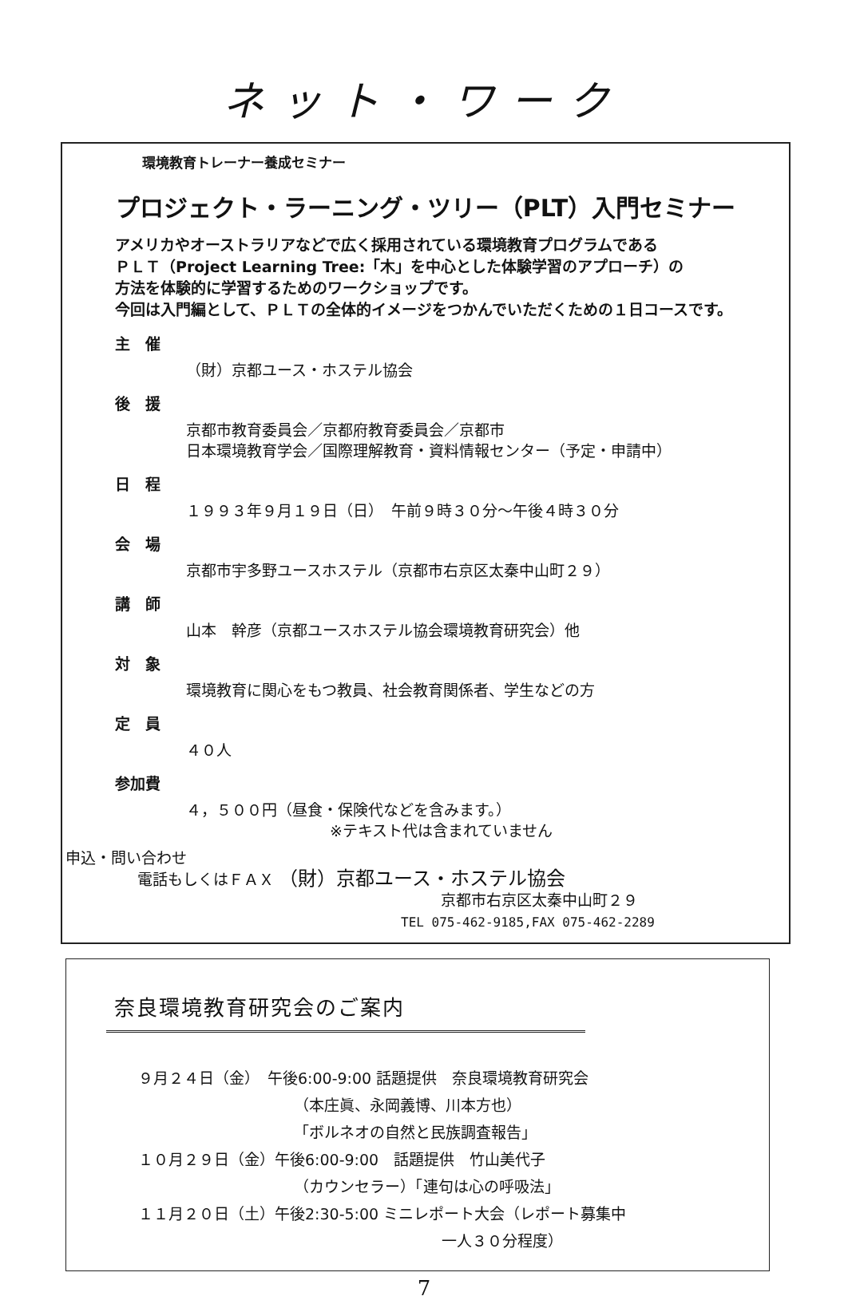ネット・ワーク
環境教育トレーナー養成セミナー
プロジェクト・ラーニング・ツリー（PLT）入門セミナー
アメリカやオーストラリアなどで広く採用されている環境教育プログラムである
ＰＬＴ（Project Learning Tree:「木」を中心とした体験学習のアプローチ）の
方法を体験的に学習するためのワークショップです。
今回は入門編として、ＰＬＴの全体的イメージをつかんでいただくための１日コースです。
主　催
（財）京都ユース・ホステル協会
後　援
京都市教育委員会／京都府教育委員会／京都市
日本環境教育学会／国際理解教育・資料情報センター（予定・申請中）
日　程
１９９３年９月１９日（日）　午前９時３０分～午後４時３０分
会　場
京都市宇多野ユースホステル（京都市右京区太秦中山町２９）
講　師
山本　幹彦（京都ユースホステル協会環境教育研究会）他
対　象
環境教育に関心をもつ教員、社会教育関係者、学生などの方
定　員
４０人
参加費
４，５００円（昼食・保険代などを含みます。）
※テキスト代は含まれていません
申込・問い合わせ
電話もしくはＦＡＸ （財）京都ユース・ホステル協会
京都市右京区太秦中山町２９
TEL 075-462-9185,FAX 075-462-2289
奈良環境教育研究会のご案内
９月２４日（金）　午後6:00-9:00 話題提供　奈良環境教育研究会
（本庄眞、永岡義博、川本方也）
「ボルネオの自然と民族調査報告」
１０月２９日（金）午後6:00-9:00　話題提供　竹山美代子
（カウンセラー）「連句は心の呼吸法」
１１月２０日（土）午後2:30-5:00 ミニレポート大会（レポート募集中
一人３０分程度）
7